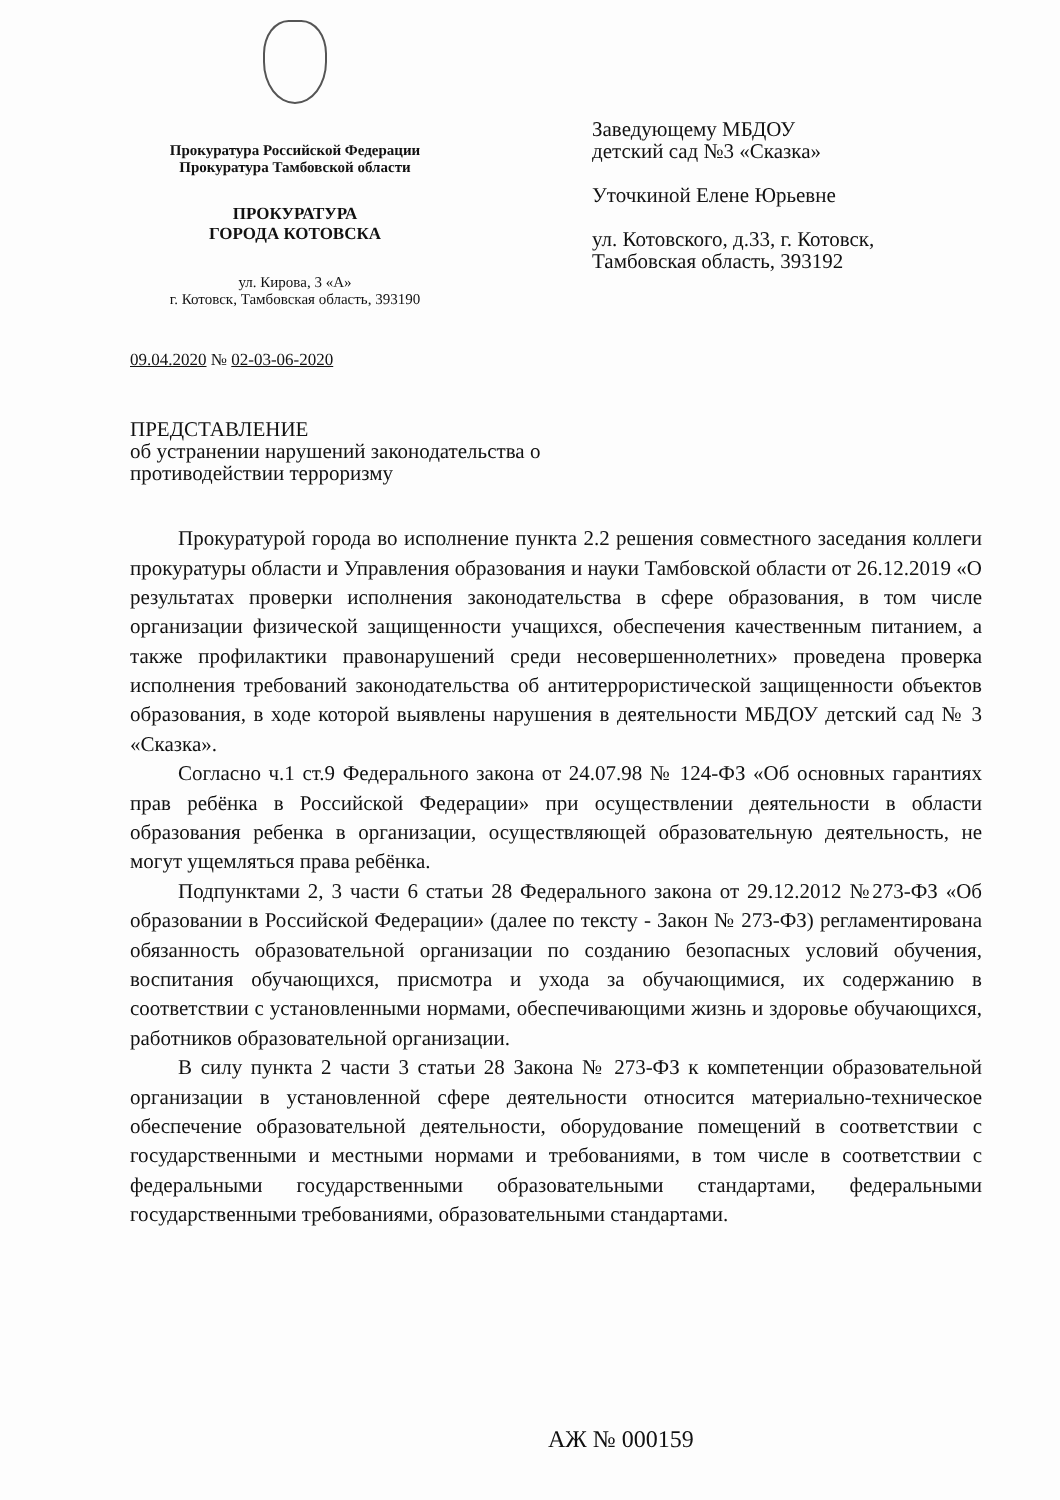Прокуратура Российской Федерации
Прокуратура Тамбовской области
ПРОКУРАТУРА
ГОРОДА КОТОВСКА
ул. Кирова, 3 «А»
г. Котовск, Тамбовская область, 393190
Заведующему МБДОУ
детский сад №3 «Сказка»
Уточкиной Елене Юрьевне
ул. Котовского, д.33, г. Котовск,
Тамбовская область, 393192
09.04.2020 № 02-03-06-2020
ПРЕДСТАВЛЕНИЕ
об устранении нарушений законодательства о противодействии терроризму
Прокуратурой города во исполнение пункта 2.2 решения совместного заседания коллеги прокуратуры области и Управления образования и науки Тамбовской области от 26.12.2019 «О результатах проверки исполнения законодательства в сфере образования, в том числе организации физической защищенности учащихся, обеспечения качественным питанием, а также профилактики правонарушений среди несовершеннолетних» проведена проверка исполнения требований законодательства об антитеррористической защищенности объектов образования, в ходе которой выявлены нарушения в деятельности МБДОУ детский сад № 3 «Сказка».
Согласно ч.1 ст.9 Федерального закона от 24.07.98 № 124-ФЗ «Об основных гарантиях прав ребёнка в Российской Федерации» при осуществлении деятельности в области образования ребенка в организации, осуществляющей образовательную деятельность, не могут ущемляться права ребёнка.
Подпунктами 2, 3 части 6 статьи 28 Федерального закона от 29.12.2012 №273-ФЗ «Об образовании в Российской Федерации» (далее по тексту - Закон № 273-ФЗ) регламентирована обязанность образовательной организации по созданию безопасных условий обучения, воспитания обучающихся, присмотра и ухода за обучающимися, их содержанию в соответствии с установленными нормами, обеспечивающими жизнь и здоровье обучающихся, работников образовательной организации.
В силу пункта 2 части 3 статьи 28 Закона № 273-ФЗ к компетенции образовательной организации в установленной сфере деятельности относится материально-техническое обеспечение образовательной деятельности, оборудование помещений в соответствии с государственными и местными нормами и требованиями, в том числе в соответствии с федеральными государственными образовательными стандартами, федеральными государственными требованиями, образовательными стандартами.
АЖ № 000159